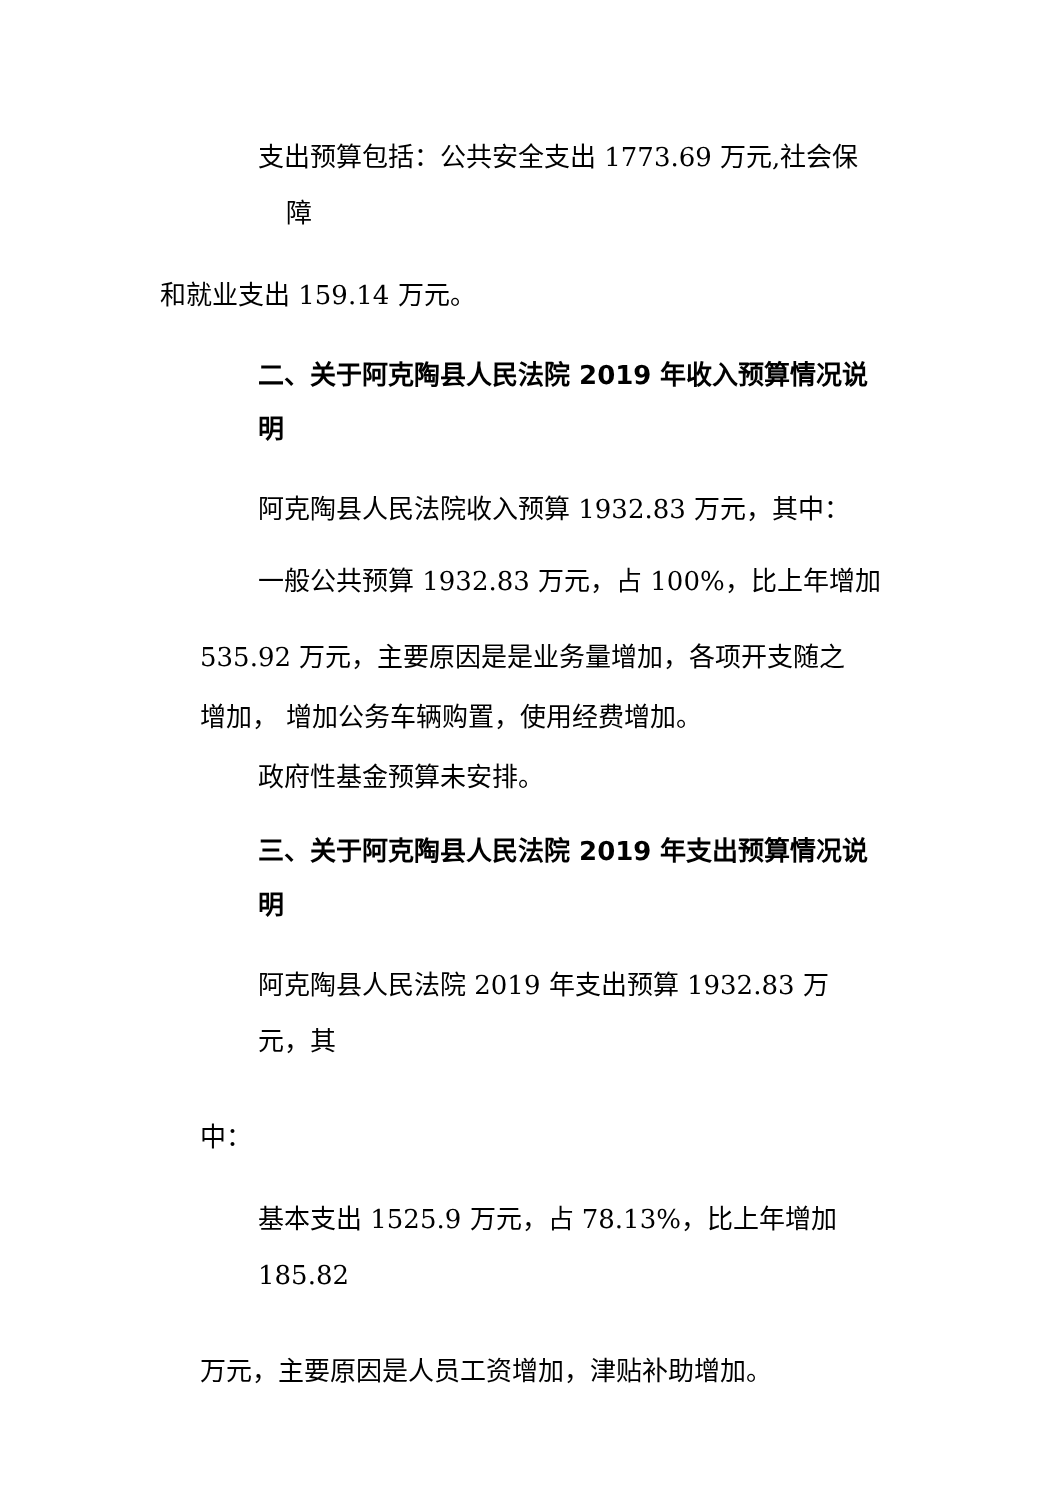支出预算包括：公共安全支出 1773.69 万元,社会保
障
和就业支出 159.14 万元。
二、关于阿克陶县人民法院 2019 年收入预算情况说
明
阿克陶县人民法院收入预算 1932.83 万元，其中：
一般公共预算 1932.83 万元，占 100%，比上年增加
535.92 万元，主要原因是是业务量增加，各项开支随之
增加， 增加公务车辆购置，使用经费增加。
政府性基金预算未安排。
三、关于阿克陶县人民法院 2019 年支出预算情况说
明
阿克陶县人民法院 2019 年支出预算 1932.83 万
元，其
中：
基本支出 1525.9 万元，占 78.13%，比上年增加
185.82
万元，主要原因是人员工资增加，津贴补助增加。